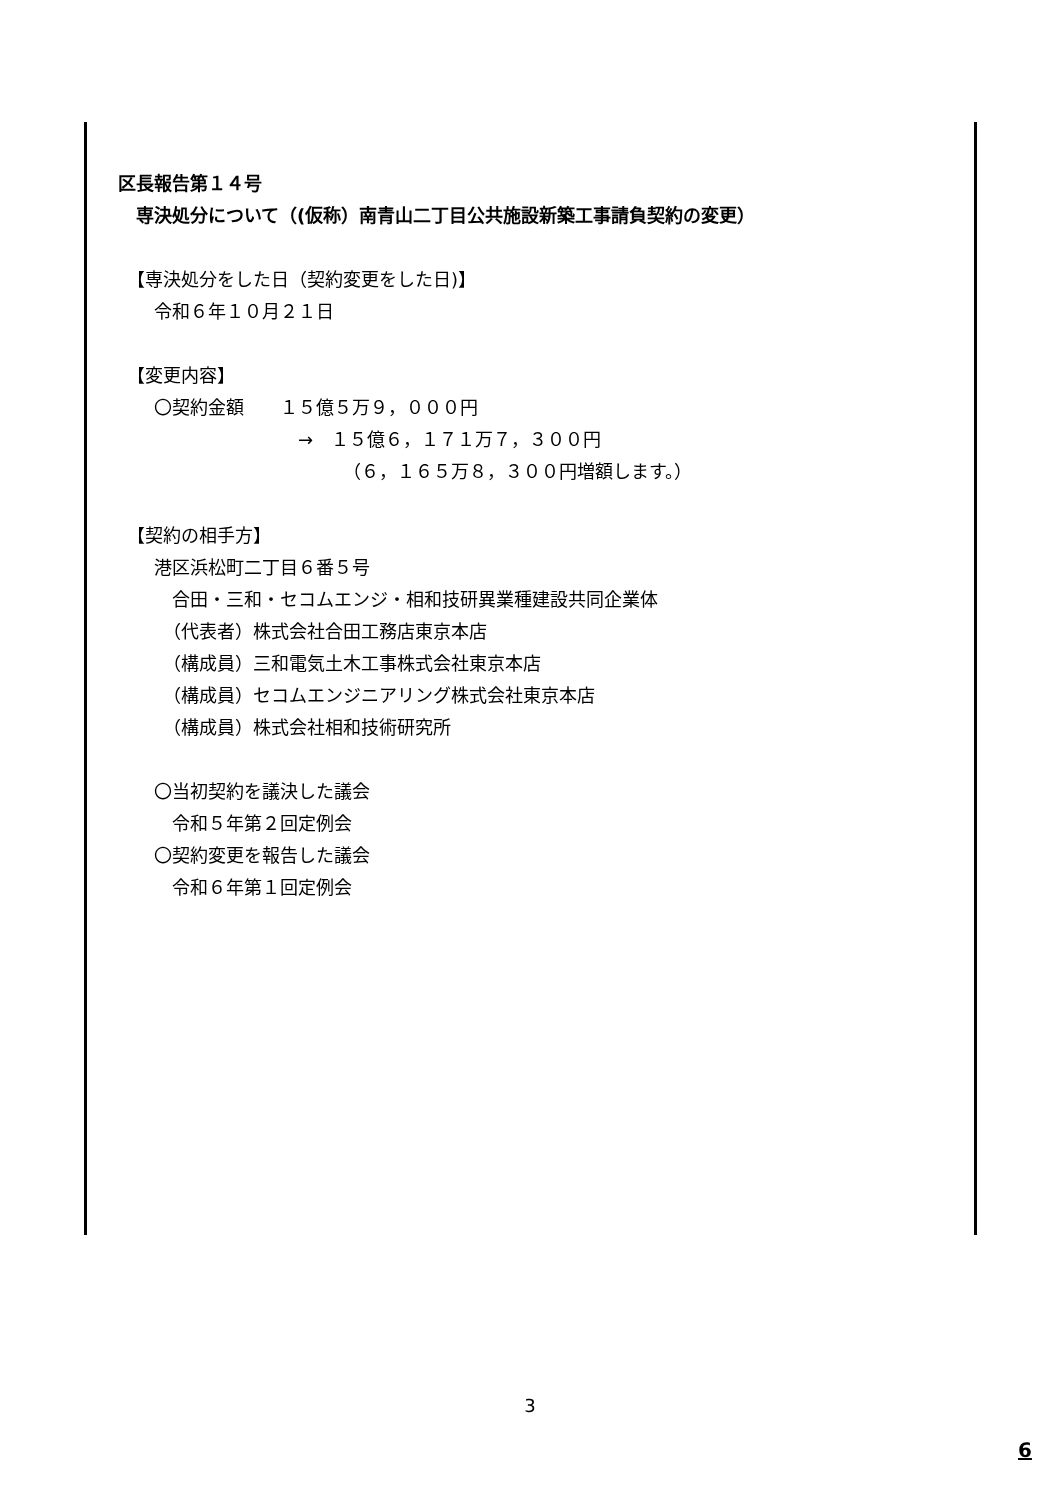区長報告第１４号
　専決処分について（(仮称）南青山二丁目公共施設新築工事請負契約の変更）
　【専決処分をした日（契約変更をした日)】
　　令和６年１０月２１日
　【変更内容】
　　〇契約金額　　１５億５万９，０００円
　　　　　　　　　　→　１５億６，１７１万７，３００円
　　　　　　　　　　　　　（６，１６５万８，３００円増額します。）
　【契約の相手方】
　　港区浜松町二丁目６番５号
　　　合田・三和・セコムエンジ・相和技研異業種建設共同企業体
　　　（代表者）株式会社合田工務店東京本店
　　　（構成員）三和電気土木工事株式会社東京本店
　　　（構成員）セコムエンジニアリング株式会社東京本店
　　　（構成員）株式会社相和技術研究所
　　〇当初契約を議決した議会
　　　令和５年第２回定例会
　　〇契約変更を報告した議会
　　　令和６年第１回定例会
3
6